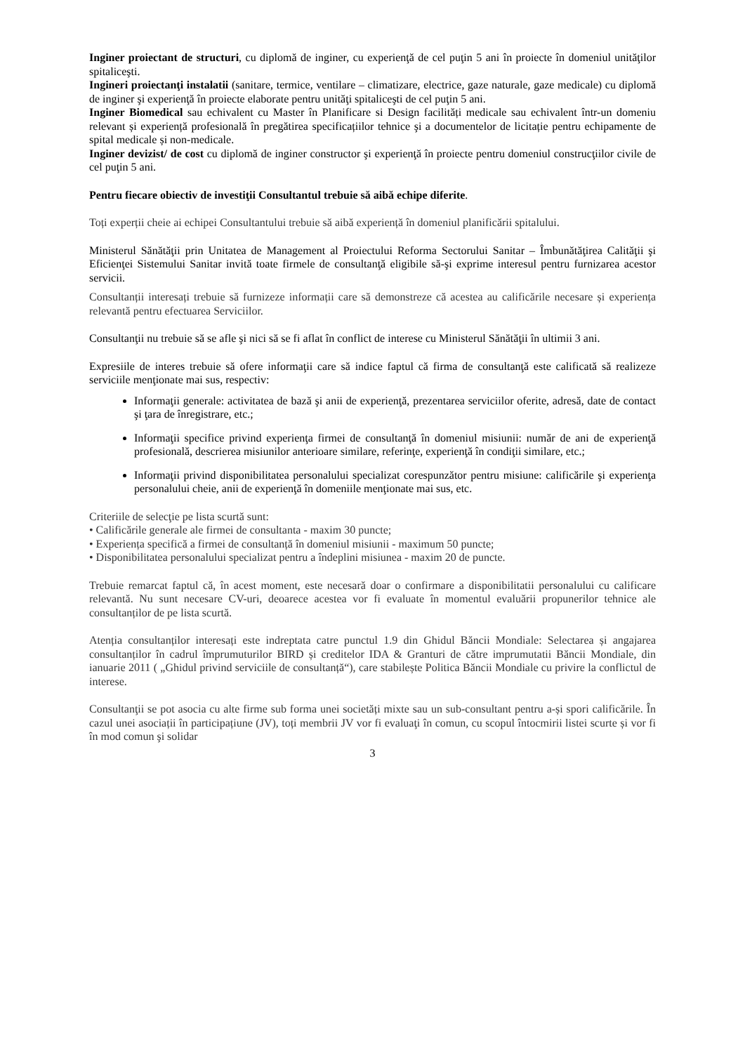Inginer proiectant de structuri, cu diplomă de inginer, cu experienţă de cel puţin 5 ani în proiecte în domeniul unităţilor spitaliceşti.
Ingineri proiectanţi instalatii (sanitare, termice, ventilare – climatizare, electrice, gaze naturale, gaze medicale) cu diplomă de inginer şi experienţă în proiecte elaborate pentru unităţi spitaliceşti de cel puţin 5 ani.
Inginer Biomedical sau echivalent cu Master în Planificare si Design facilități medicale sau echivalent într-un domeniu relevant și experiență profesională în pregătirea specificațiilor tehnice şi a documentelor de licitație pentru echipamente de spital medicale și non-medicale.
Inginer devizist/ de cost cu diplomă de inginer constructor şi experienţă în proiecte pentru domeniul construcţiilor civile de cel puţin 5 ani.
Pentru fiecare obiectiv de investiţii Consultantul trebuie să aibă echipe diferite.
Toți experții cheie ai echipei Consultantului trebuie să aibă experiență în domeniul planificării spitalului.
Ministerul Sănătăţii prin Unitatea de Management al Proiectului Reforma Sectorului Sanitar – Îmbunătăţirea Calităţii şi Eficienţei Sistemului Sanitar invită toate firmele de consultanţă eligibile să-şi exprime interesul pentru furnizarea acestor servicii.
Consultanții interesați trebuie să furnizeze informații care să demonstreze că acestea au calificările necesare și experiența relevantă pentru efectuarea Serviciilor.
Consultanţii nu trebuie să se afle şi nici să se fi aflat în conflict de interese cu Ministerul Sănătăţii în ultimii 3 ani.
Expresiile de interes trebuie să ofere informaţii care să indice faptul că firma de consultanţă este calificată să realizeze serviciile menţionate mai sus, respectiv:
Informaţii generale: activitatea de bază şi anii de experienţă, prezentarea serviciilor oferite, adresă, date de contact şi ţara de înregistrare, etc.;
Informaţii specifice privind experienţa firmei de consultanţă în domeniul misiunii: număr de ani de experienţă profesională, descrierea misiunilor anterioare similare, referinţe, experienţă în condiţii similare, etc.;
Informaţii privind disponibilitatea personalului specializat corespunzător pentru misiune: calificările şi experienţa personalului cheie, anii de experienţă în domeniile menţionate mai sus, etc.
Criteriile de selecţie pe lista scurtă sunt:
• Calificările generale ale firmei de consultanta - maxim 30 puncte;
• Experiența specifică a firmei de consultanță în domeniul misiunii - maximum 50 puncte;
• Disponibilitatea personalului specializat pentru a îndeplini misiunea - maxim 20 de puncte.
Trebuie remarcat faptul că, în acest moment, este necesară doar o confirmare a disponibilitatii personalului cu calificare relevantă. Nu sunt necesare CV-uri, deoarece acestea vor fi evaluate în momentul evaluării propunerilor tehnice ale consultanților de pe lista scurtă.
Atenția consultanților interesați este indreptata catre punctul 1.9 din Ghidul Băncii Mondiale: Selectarea și angajarea consultanților în cadrul împrumuturilor BIRD și creditelor IDA & Granturi de către imprumutatii Băncii Mondiale, din ianuarie 2011 ( „Ghidul privind serviciile de consultanță“), care stabilește Politica Băncii Mondiale cu privire la conflictul de interese.
Consultanţii se pot asocia cu alte firme sub forma unei societăți mixte sau un sub-consultant pentru a-și spori calificările. În cazul unei asociații în participațiune (JV), toți membrii JV vor fi evaluaţi în comun, cu scopul întocmirii listei scurte și vor fi în mod comun şi solidar
3